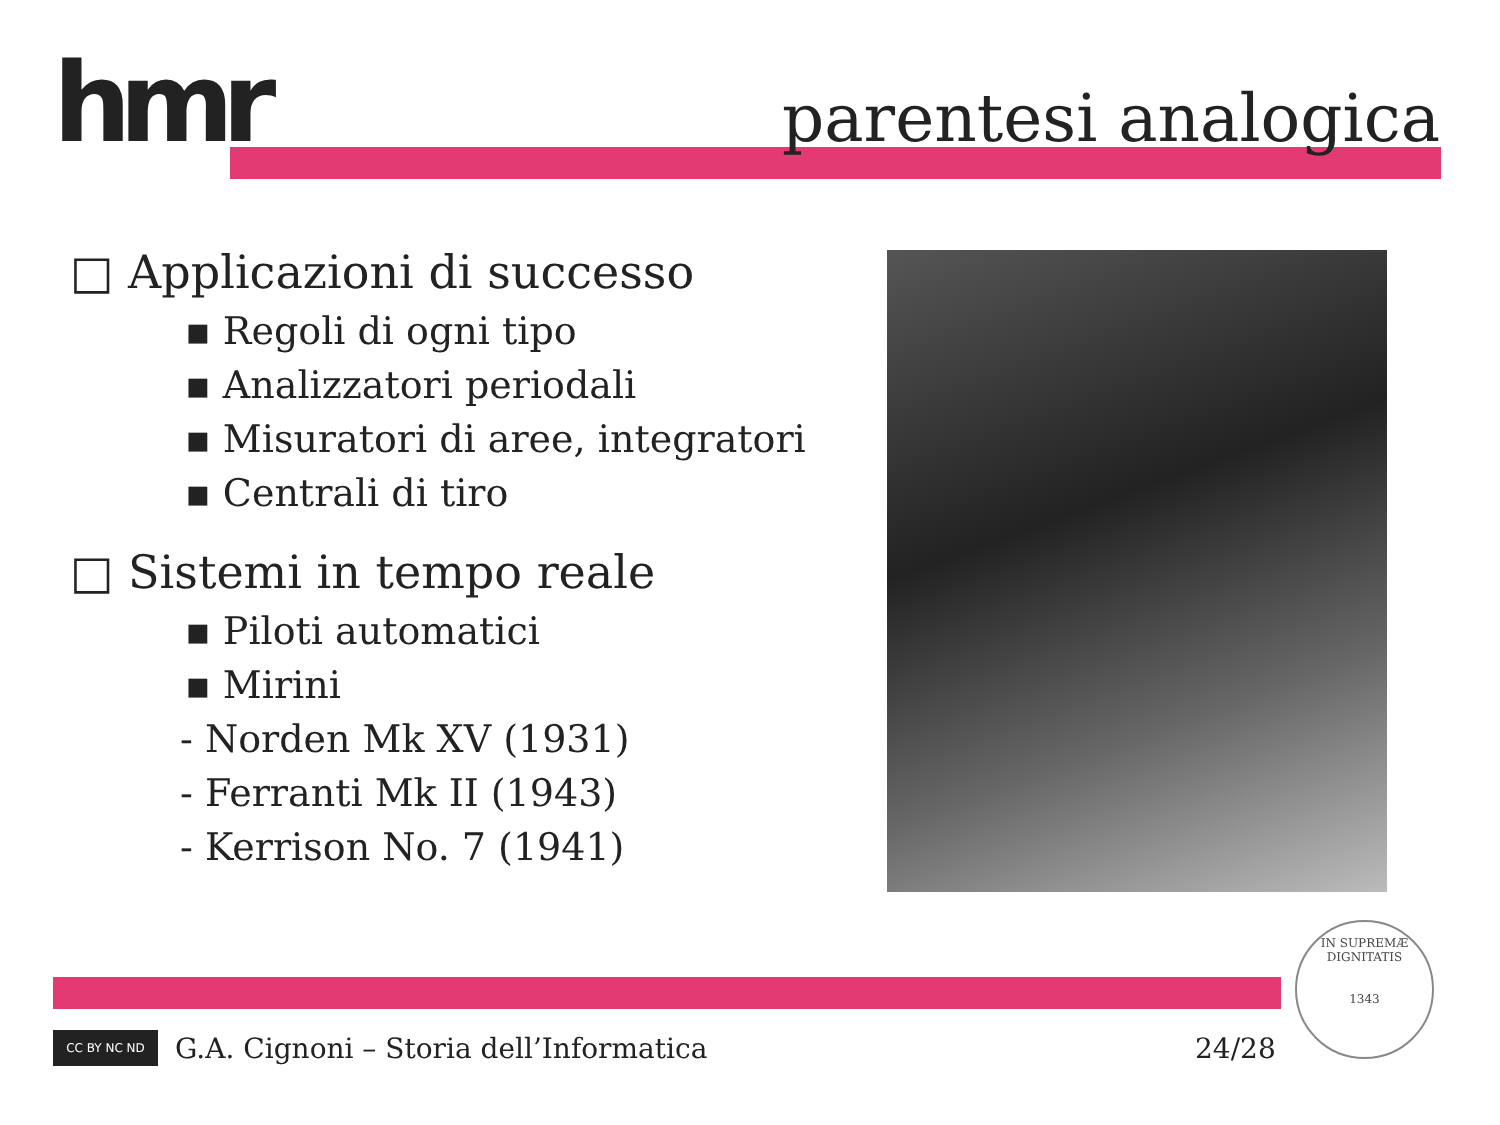hmr parentesi analogica
□ Applicazioni di successo
▪ Regoli di ogni tipo
▪ Analizzatori periodali
▪ Misuratori di aree, integratori
▪ Centrali di tiro
□ Sistemi in tempo reale
▪ Piloti automatici
▪ Mirini
- Norden Mk XV (1931)
- Ferranti Mk II (1943)
- Kerrison No. 7 (1941)
CC BY NC ND
G.A. Cignoni – Storia dell’Informatica
24/28
IN SUPREMÆ DIGNITATIS
1343